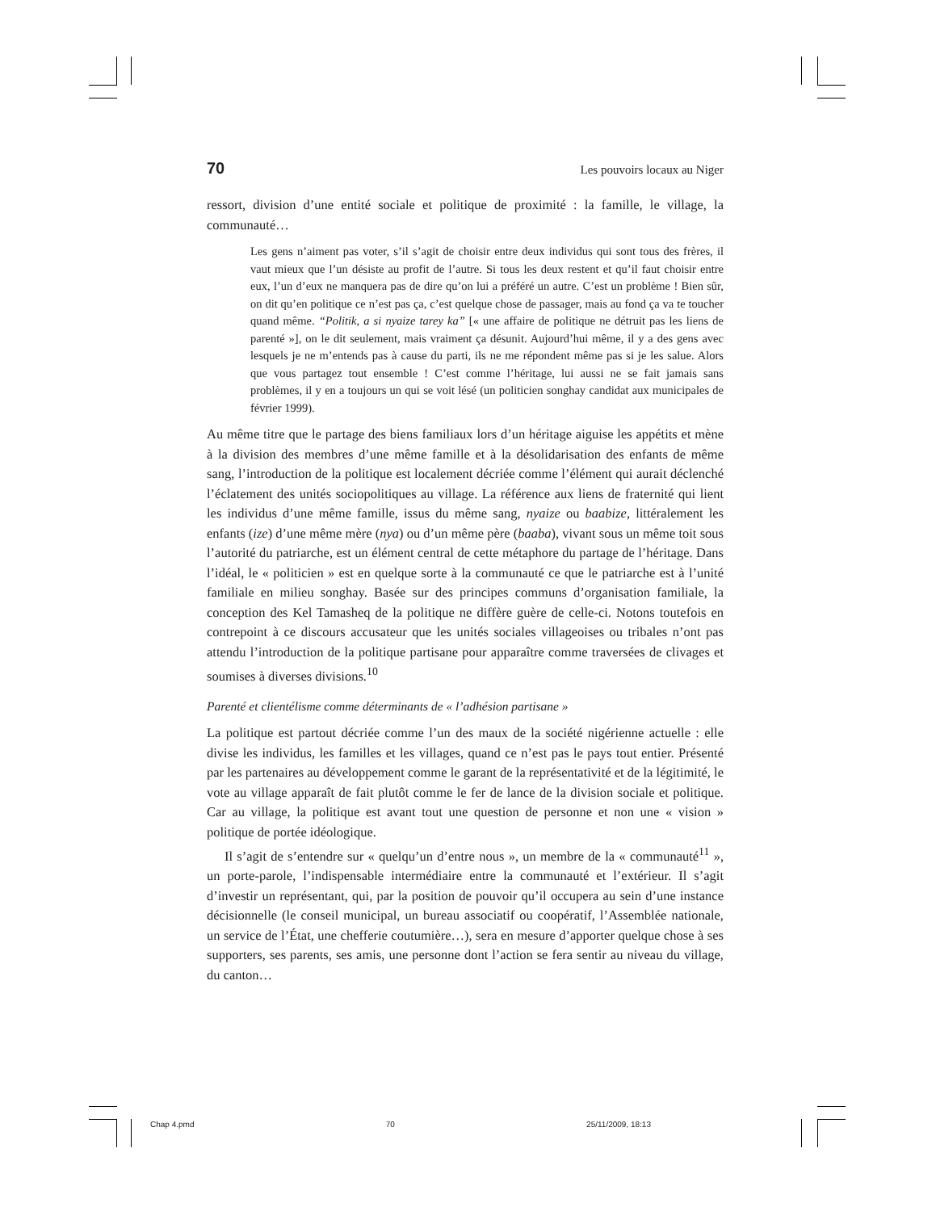70 Les pouvoirs locaux au Niger
ressort, division d’une entité sociale et politique de proximité : la famille, le village, la communauté…
Les gens n’aiment pas voter, s’il s’agit de choisir entre deux individus qui sont tous des frères, il vaut mieux que l’un désiste au profit de l’autre. Si tous les deux restent et qu’il faut choisir entre eux, l’un d’eux ne manquera pas de dire qu’on lui a préféré un autre. C’est un problème ! Bien sûr, on dit qu’en politique ce n’est pas ça, c’est quelque chose de passager, mais au fond ça va te toucher quand même. “Politik, a si nyaize tarey ka” [« une affaire de politique ne détruit pas les liens de parenté »], on le dit seulement, mais vraiment ça désunit. Aujourd’hui même, il y a des gens avec lesquels je ne m’entends pas à cause du parti, ils ne me répondent même pas si je les salue. Alors que vous partagez tout ensemble ! C’est comme l’héritage, lui aussi ne se fait jamais sans problèmes, il y en a toujours un qui se voit lésé (un politicien songhay candidat aux municipales de février 1999).
Au même titre que le partage des biens familiaux lors d’un héritage aiguise les appétits et mène à la division des membres d’une même famille et à la désolidarisation des enfants de même sang, l’introduction de la politique est localement décriée comme l’élément qui aurait déclenché l’éclatement des unités sociopolitiques au village. La référence aux liens de fraternité qui lient les individus d’une même famille, issus du même sang, nyaize ou baabize, littéralement les enfants (ize) d’une même mère (nya) ou d’un même père (baaba), vivant sous un même toit sous l’autorité du patriarche, est un élément central de cette métaphore du partage de l’héritage. Dans l’idéal, le « politicien » est en quelque sorte à la communauté ce que le patriarche est à l’unité familiale en milieu songhay. Basée sur des principes communs d’organisation familiale, la conception des Kel Tamasheq de la politique ne diffère guère de celle-ci. Notons toutefois en contrepoint à ce discours accusateur que les unités sociales villageoises ou tribales n’ont pas attendu l’introduction de la politique partisane pour apparaître comme traversées de clivages et soumises à diverses divisions.<sup>10</sup>
Parenté et clientélisme comme déterminants de « l’adhésion partisane »
La politique est partout décriée comme l’un des maux de la société nigérienne actuelle : elle divise les individus, les familles et les villages, quand ce n’est pas le pays tout entier. Présenté par les partenaires au développement comme le garant de la représentativité et de la légitimité, le vote au village apparaît de fait plutôt comme le fer de lance de la division sociale et politique. Car au village, la politique est avant tout une question de personne et non une « vision » politique de portée idéologique.
Il s’agit de s’entendre sur « quelqu’un d’entre nous », un membre de la « communauté<sup>11</sup> », un porte-parole, l’indispensable intermédiaire entre la communauté et l’extérieur. Il s’agit d’investir un représentant, qui, par la position de pouvoir qu’il occupera au sein d’une instance décisionnelle (le conseil municipal, un bureau associatif ou coopératif, l’Assemblée nationale, un service de l’État, une chefferie coutumière…), sera en mesure d’apporter quelque chose à ses supporters, ses parents, ses amis, une personne dont l’action se fera sentir au niveau du village, du canton…
Chap 4.pmd 70 25/11/2009, 18:13